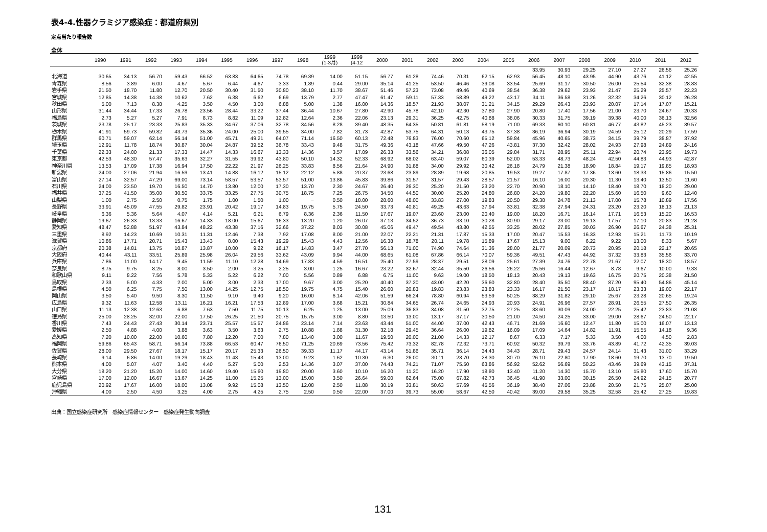表4-4.性器クラミジア感染症：都道府県別
定点当たり報告数
全体
| | 1990 | 1991 | 1992 | 1993 | 1994 | 1995 | 1996 | 1997 | 1998 | 1999 (1-3月) | 1999 (4-12 | 2000 | 2001 | 2002 | 2003 | 2004 | 2005 | 2006 | 2007 | 2008 | 2009 | 2010 | 2011 | 2012 |
| --- | --- | --- | --- | --- | --- | --- | --- | --- | --- | --- | --- | --- | --- | --- | --- | --- | --- | --- | --- | --- | --- | --- | --- | --- |
| | | | | | | | | | | | | | | | | | | 33.95 | 30.93 | 29.25 | 27.10 | 27.27 | 26.56 | 25.26 |
| 北海道 | 30.65 | 34.13 | 56.70 | 59.43 | 66.52 | 63.83 | 64.65 | 74.78 | 69.39 | 14.00 | 51.15 | 56.77 | 61.28 | 74.46 | 70.31 | 62.15 | 62.93 | 56.45 | 48.10 | 43.95 | 44.90 | 43.76 | 41.12 | 42.55 |
| 青森県 | 8.56 | 3.89 | 6.00 | 4.67 | 5.67 | 6.44 | 4.67 | 3.33 | 1.89 | 0.44 | 29.00 | 35.14 | 41.25 | 53.50 | 46.46 | 39.08 | 33.54 | 25.69 | 31.17 | 30.50 | 26.00 | 25.54 | 32.38 | 28.83 |
| 岩手県 | 21.50 | 18.70 | 11.80 | 12.70 | 20.50 | 30.40 | 31.50 | 30.80 | 38.10 | 11.70 | 38.67 | 51.46 | 57.23 | 73.08 | 49.46 | 40.69 | 38.54 | 36.38 | 29.62 | 23.93 | 21.47 | 25.29 | 25.57 | 22.23 |
| 宮城県 | 12.85 | 14.38 | 14.38 | 10.62 | 7.62 | 6.38 | 6.62 | 6.69 | 13.79 | 2.77 | 47.47 | 61.47 | 59.11 | 57.33 | 58.89 | 49.22 | 43.17 | 34.11 | 36.58 | 31.26 | 32.32 | 34.26 | 30.12 | 26.28 |
| 秋田県 | 5.00 | 7.13 | 8.38 | 4.25 | 3.50 | 4.50 | 3.00 | 6.88 | 5.00 | 1.38 | 16.00 | 14.36 | 18.57 | 21.93 | 38.07 | 31.21 | 34.15 | 29.29 | 26.43 | 23.93 | 20.07 | 17.14 | 17.07 | 15.21 |
| 山形県 | 31.44 | 34.44 | 17.33 | 26.78 | 23.56 | 28.44 | 33.22 | 37.44 | 36.44 | 10.67 | 27.80 | 42.90 | 45.78 | 42.10 | 42.30 | 37.80 | 27.90 | 20.80 | 17.40 | 17.56 | 21.00 | 23.70 | 24.67 | 20.33 |
| 福島県 | 2.73 | 5.27 | 5.27 | 7.91 | 8.73 | 8.82 | 11.09 | 12.82 | 12.64 | 2.36 | 22.06 | 23.13 | 29.31 | 36.25 | 42.75 | 40.88 | 38.06 | 30.33 | 31.75 | 39.19 | 39.38 | 40.00 | 36.13 | 32.56 |
| 茨城県 | 23.78 | 25.17 | 23.33 | 25.83 | 35.33 | 34.67 | 37.06 | 32.78 | 34.56 | 8.28 | 39.40 | 48.35 | 64.35 | 50.81 | 61.81 | 58.19 | 71.00 | 69.33 | 60.10 | 60.81 | 46.77 | 43.82 | 45.23 | 39.57 |
| 栃木県 | 41.91 | 59.73 | 59.82 | 43.73 | 35.36 | 24.00 | 25.00 | 39.55 | 34.00 | 7.82 | 31.73 | 42.87 | 53.75 | 64.31 | 50.13 | 43.75 | 37.38 | 36.19 | 36.94 | 30.19 | 24.59 | 25.12 | 20.29 | 17.59 |
| 群馬県 | 60.71 | 59.07 | 62.14 | 56.14 | 51.00 | 45.71 | 49.21 | 64.07 | 71.14 | 16.50 | 60.13 | 72.48 | 76.83 | 76.00 | 70.60 | 65.12 | 59.84 | 45.96 | 40.65 | 38.73 | 34.15 | 39.79 | 38.87 | 37.92 |
| 埼玉県 | 12.91 | 11.78 | 18.74 | 30.87 | 30.04 | 24.87 | 39.52 | 36.78 | 33.43 | 9.48 | 31.75 | 49.36 | 43.18 | 47.66 | 49.50 | 47.26 | 43.81 | 37.30 | 32.42 | 28.02 | 24.93 | 27.98 | 24.89 | 24.16 |
| 千葉県 | 22.33 | 24.00 | 21.33 | 17.33 | 14.47 | 14.33 | 16.67 | 13.33 | 14.36 | 3.57 | 17.09 | 26.33 | 33.56 | 34.21 | 36.08 | 36.05 | 29.84 | 31.71 | 28.95 | 25.11 | 22.94 | 20.74 | 23.95 | 19.73 |
| 東京都 | 42.53 | 48.30 | 57.47 | 35.63 | 32.27 | 31.55 | 39.92 | 43.80 | 50.10 | 14.32 | 52.33 | 68.92 | 68.02 | 63.40 | 59.07 | 60.39 | 52.00 | 53.33 | 48.73 | 48.24 | 42.50 | 44.83 | 44.93 | 42.87 |
| 神奈川県 | 13.53 | 17.09 | 17.38 | 16.94 | 17.50 | 22.22 | 21.97 | 26.25 | 33.83 | 8.56 | 21.64 | 24.90 | 31.88 | 34.00 | 29.92 | 30.42 | 26.18 | 24.79 | 21.38 | 18.90 | 18.84 | 19.17 | 19.85 | 18.93 |
| 新潟県 | 24.00 | 27.06 | 21.94 | 16.59 | 13.41 | 14.88 | 16.12 | 15.12 | 22.12 | 5.88 | 20.37 | 23.68 | 23.89 | 28.89 | 19.68 | 20.85 | 19.53 | 19.27 | 17.87 | 17.36 | 13.60 | 18.33 | 15.86 | 15.50 |
| 富山県 | 27.14 | 32.57 | 47.29 | 69.00 | 73.14 | 58.57 | 53.57 | 53.57 | 51.00 | 13.86 | 45.83 | 39.86 | 31.57 | 31.57 | 29.43 | 28.57 | 21.57 | 16.10 | 16.00 | 20.30 | 11.30 | 13.40 | 13.50 | 11.60 |
| 石川県 | 24.00 | 23.50 | 19.70 | 16.50 | 14.70 | 13.80 | 12.00 | 17.30 | 13.70 | 2.30 | 24.67 | 26.40 | 26.30 | 25.20 | 21.50 | 23.20 | 22.70 | 20.90 | 18.10 | 14.10 | 18.40 | 18.70 | 18.20 | 29.00 |
| 福井県 | 37.25 | 41.50 | 35.00 | 30.50 | 33.75 | 33.25 | 27.75 | 30.75 | 18.75 | 7.25 | 26.75 | 34.50 | 44.50 | 30.00 | 25.20 | 24.80 | 26.80 | 24.20 | 19.80 | 22.20 | 15.60 | 16.50 | 9.60 | 12.40 |
| 山梨県 | 1.00 | 2.75 | 2.50 | 0.75 | 1.75 | 1.00 | 1.50 | 1.00 | − | 0.50 | 18.00 | 28.60 | 48.00 | 33.83 | 27.00 | 19.83 | 20.50 | 29.38 | 24.78 | 21.13 | 17.00 | 15.78 | 10.89 | 17.56 |
| 長野県 | 33.91 | 45.09 | 47.55 | 29.82 | 23.91 | 20.42 | 19.17 | 14.83 | 19.75 | 5.75 | 24.50 | 33.73 | 40.81 | 49.25 | 43.63 | 37.94 | 33.81 | 32.38 | 27.94 | 24.31 | 23.20 | 23.20 | 18.13 | 21.13 |
| 岐阜県 | 6.36 | 5.36 | 5.64 | 4.07 | 4.14 | 5.21 | 6.21 | 6.79 | 8.36 | 2.36 | 11.50 | 17.67 | 19.07 | 23.60 | 23.00 | 20.40 | 19.00 | 18.20 | 16.71 | 16.14 | 17.71 | 16.53 | 15.20 | 16.53 |
| 静岡県 | 19.67 | 26.33 | 13.33 | 16.67 | 14.33 | 18.00 | 15.67 | 16.33 | 13.20 | 1.20 | 26.07 | 37.13 | 34.52 | 36.73 | 33.10 | 30.28 | 30.90 | 29.17 | 23.00 | 19.13 | 17.57 | 17.10 | 20.83 | 21.28 |
| 愛知県 | 48.47 | 52.88 | 51.97 | 43.84 | 48.22 | 43.38 | 37.16 | 32.66 | 37.22 | 8.03 | 30.08 | 45.06 | 49.47 | 49.54 | 43.80 | 42.55 | 33.25 | 28.02 | 27.85 | 30.03 | 26.90 | 26.67 | 24.38 | 25.31 |
| 三重県 | 8.92 | 14.23 | 10.69 | 10.31 | 11.31 | 12.46 | 7.38 | 7.92 | 17.08 | 8.00 | 21.00 | 22.07 | 22.21 | 21.31 | 17.87 | 15.33 | 17.00 | 20.47 | 15.53 | 16.33 | 12.93 | 15.21 | 11.73 | 10.19 |
| 滋賀県 | 10.86 | 17.71 | 20.71 | 15.43 | 13.43 | 8.00 | 15.43 | 19.29 | 15.43 | 4.43 | 12.56 | 16.38 | 18.78 | 20.11 | 19.78 | 15.89 | 17.67 | 15.13 | 9.00 | 6.22 | 9.22 | 13.00 | 8.33 | 5.67 |
| 京都府 | 20.38 | 14.81 | 13.75 | 10.87 | 13.87 | 10.00 | 9.22 | 16.17 | 14.83 | 3.47 | 27.70 | 56.13 | 71.00 | 74.90 | 74.64 | 31.36 | 28.00 | 21.77 | 20.09 | 20.73 | 20.95 | 20.18 | 22.17 | 20.65 |
| 大阪府 | 40.44 | 43.11 | 33.51 | 25.89 | 25.98 | 26.04 | 29.56 | 33.62 | 43.09 | 9.94 | 44.00 | 68.65 | 61.08 | 67.86 | 66.14 | 70.07 | 59.36 | 49.51 | 47.43 | 44.92 | 37.32 | 33.83 | 35.56 | 33.70 |
| 兵庫県 | 7.86 | 11.00 | 14.17 | 9.45 | 11.59 | 11.10 | 12.28 | 14.69 | 17.83 | 4.59 | 16.51 | 25.40 | 27.59 | 28.37 | 29.51 | 28.09 | 25.61 | 27.39 | 24.76 | 22.78 | 21.67 | 22.07 | 18.30 | 18.57 |
| 奈良県 | 8.75 | 9.75 | 8.25 | 8.00 | 3.50 | 2.00 | 3.25 | 2.25 | 3.00 | 1.25 | 16.67 | 23.22 | 32.67 | 32.44 | 35.50 | 26.56 | 26.22 | 25.56 | 16.44 | 12.67 | 8.78 | 9.67 | 10.00 | 9.33 |
| 和歌山県 | 9.11 | 8.22 | 7.56 | 5.78 | 5.33 | 5.22 | 6.22 | 7.00 | 5.56 | 0.89 | 6.88 | 6.75 | 11.00 | 9.63 | 19.00 | 18.50 | 18.13 | 20.43 | 19.13 | 19.63 | 16.75 | 20.75 | 20.38 | 21.50 |
| 鳥取県 | 2.33 | 5.00 | 4.33 | 2.00 | 5.00 | 3.00 | 2.33 | 17.00 | 9.67 | 3.00 | 25.20 | 40.40 | 37.20 | 43.00 | 42.20 | 36.60 | 32.80 | 28.40 | 35.50 | 88.40 | 87.20 | 95.40 | 54.86 | 45.14 |
| 島根県 | 4.50 | 6.25 | 7.75 | 7.50 | 13.00 | 14.25 | 12.75 | 18.50 | 19.75 | 4.75 | 15.40 | 26.60 | 20.83 | 19.83 | 23.83 | 23.83 | 23.33 | 16.17 | 21.50 | 23.17 | 18.17 | 23.33 | 19.00 | 22.17 |
| 岡山県 | 3.50 | 5.40 | 9.50 | 8.30 | 11.50 | 9.10 | 9.40 | 9.20 | 16.00 | 6.14 | 42.06 | 51.59 | 66.24 | 78.80 | 60.94 | 53.59 | 50.25 | 38.29 | 31.82 | 29.10 | 25.67 | 23.28 | 20.65 | 19.24 |
| 広島県 | 9.32 | 11.63 | 12.58 | 13.11 | 16.21 | 16.21 | 17.53 | 12.89 | 17.00 | 3.68 | 15.21 | 30.84 | 34.65 | 26.74 | 24.65 | 24.93 | 20.93 | 24.91 | 26.96 | 27.57 | 28.91 | 26.55 | 27.50 | 26.35 |
| 山口県 | 11.13 | 12.38 | 12.63 | 6.88 | 7.63 | 7.50 | 11.75 | 10.13 | 6.25 | 1.25 | 13.00 | 25.09 | 36.83 | 34.08 | 31.50 | 32.75 | 27.25 | 33.60 | 30.09 | 24.00 | 22.25 | 25.42 | 23.83 | 21.08 |
| 徳島県 | 25.00 | 28.25 | 32.00 | 22.00 | 17.50 | 26.25 | 21.50 | 20.75 | 15.75 | 3.00 | 8.80 | 13.50 | 13.00 | 13.17 | 37.17 | 30.50 | 21.00 | 24.50 | 24.25 | 33.00 | 29.00 | 28.67 | 24.50 | 22.17 |
| 香川県 | 7.43 | 24.43 | 27.43 | 30.14 | 23.71 | 25.57 | 15.57 | 24.86 | 23.14 | 7.14 | 23.63 | 43.44 | 51.00 | 44.00 | 37.00 | 42.43 | 46.71 | 21.69 | 16.60 | 12.47 | 11.80 | 15.00 | 16.07 | 13.13 |
| 愛媛県 | 2.50 | 4.88 | 4.00 | 3.88 | 3.63 | 3.50 | 3.63 | 2.75 | 10.88 | 1.88 | 31.30 | 32.18 | 29.45 | 36.64 | 26.00 | 19.82 | 16.09 | 17.09 | 14.64 | 14.82 | 11.91 | 15.55 | 14.18 | 9.36 |
| 高知県 | 7.20 | 10.00 | 22.00 | 10.60 | 7.80 | 12.20 | 7.00 | 7.80 | 13.40 | 3.00 | 11.67 | 19.50 | 20.00 | 21.00 | 14.33 | 12.17 | 8.67 | 6.33 | 7.17 | 5.33 | 3.50 | 4.00 | 4.50 | 2.83 |
| 福岡県 | 59.86 | 65.43 | 58.71 | 56.14 | 73.88 | 66.53 | 60.47 | 76.50 | 71.25 | 20.69 | 73.56 | 75.42 | 73.32 | 82.78 | 72.32 | 73.71 | 60.92 | 50.32 | 39.79 | 33.76 | 43.89 | 41.72 | 42.35 | 39.03 |
| 佐賀県 | 28.00 | 29.50 | 27.67 | 18.17 | 15.17 | 20.17 | 25.33 | 26.50 | 39.33 | 11.17 | 44.17 | 43.14 | 51.86 | 35.71 | 36.14 | 34.43 | 34.43 | 28.71 | 29.43 | 24.57 | 24.14 | 31.43 | 31.00 | 33.29 |
| 長崎県 | 9.14 | 6.86 | 14.00 | 19.29 | 18.43 | 11.43 | 15.43 | 13.00 | 9.23 | 1.62 | 10.30 | 6.30 | 26.00 | 30.11 | 23.70 | 28.30 | 30.70 | 26.10 | 22.80 | 17.90 | 18.60 | 19.70 | 13.70 | 19.50 |
| 熊本県 | 4.00 | 5.07 | 4.07 | 3.40 | 4.40 | 5.27 | 5.00 | 2.53 | 14.36 | 3.07 | 37.00 | 74.43 | 74.21 | 71.07 | 75.50 | 63.86 | 56.92 | 52.62 | 56.69 | 50.23 | 43.46 | 39.69 | 43.15 | 37.31 |
| 大分県 | 18.20 | 21.20 | 15.20 | 14.00 | 14.60 | 19.40 | 15.60 | 19.80 | 20.00 | 3.60 | 10.10 | 16.20 | 11.20 | 16.20 | 17.90 | 18.80 | 13.40 | 11.20 | 14.30 | 15.70 | 13.10 | 15.80 | 17.60 | 15.70 |
| 宮崎県 | 17.00 | 12.00 | 16.67 | 13.67 | 14.25 | 11.00 | 15.25 | 13.00 | 15.00 | 3.50 | 26.64 | 59.00 | 62.64 | 75.00 | 67.82 | 42.73 | 36.45 | 41.90 | 33.00 | 30.15 | 26.50 | 24.92 | 24.15 | 20.77 |
| 鹿児島県 | 20.92 | 17.67 | 16.00 | 18.00 | 13.08 | 9.92 | 15.08 | 13.50 | 12.08 | 2.50 | 11.88 | 30.19 | 33.81 | 50.63 | 57.69 | 45.56 | 36.19 | 38.40 | 27.06 | 23.88 | 20.50 | 21.75 | 25.07 | 25.00 |
| 沖縄県 | 4.00 | 2.50 | 4.50 | 3.25 | 4.00 | 2.75 | 4.25 | 2.75 | 2.50 | 0.50 | 22.00 | 37.00 | 39.73 | 55.00 | 58.67 | 42.50 | 40.42 | 39.00 | 29.58 | 35.25 | 32.58 | 25.42 | 27.25 | 19.83 |
出典：国立感染症研究所　感染症情報センター　感染症発生動向調査
131